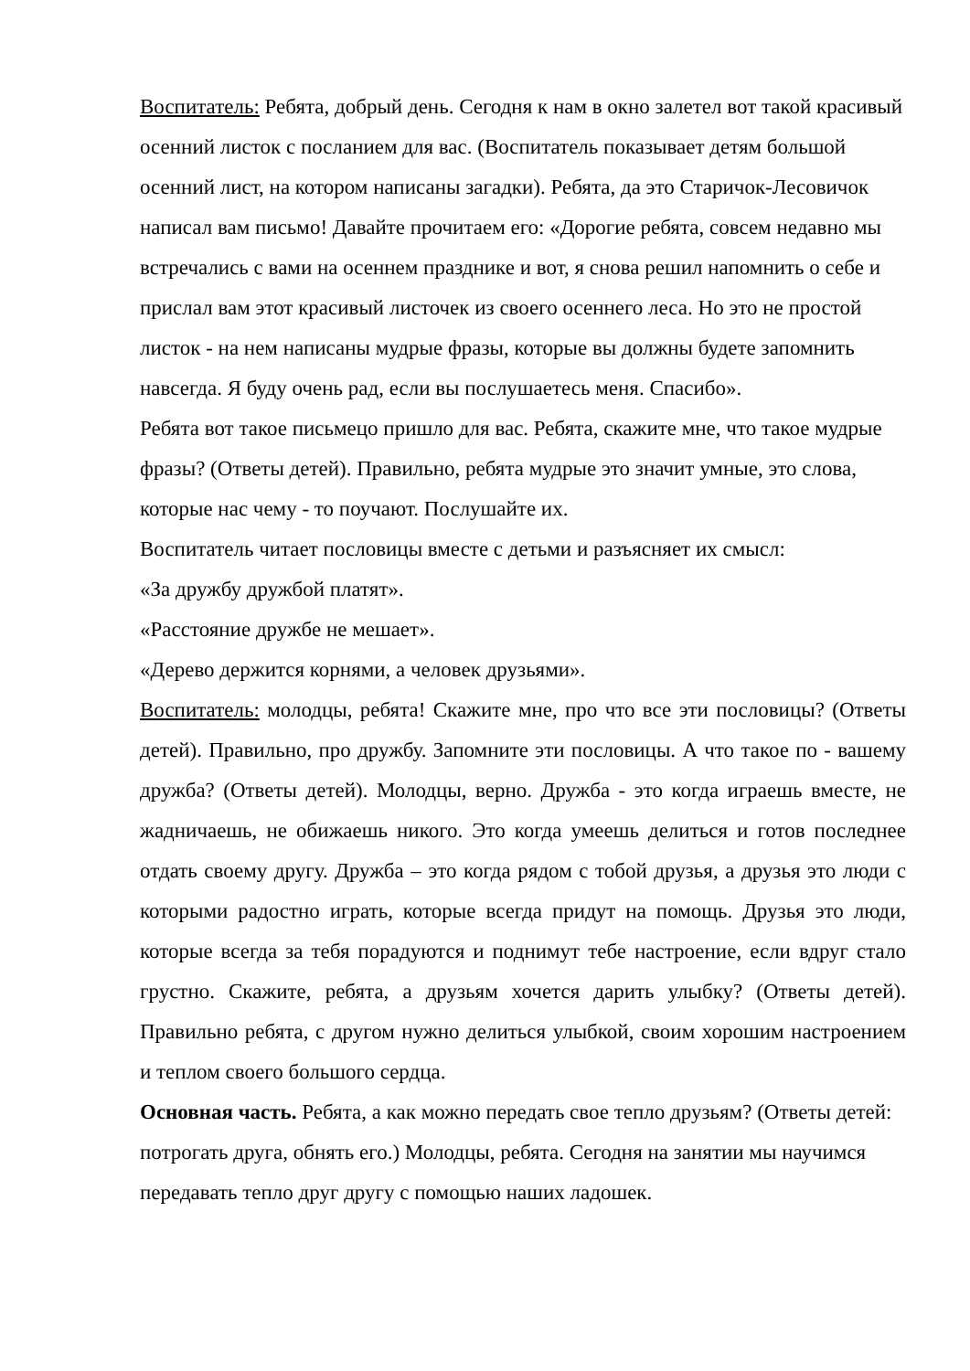Воспитатель: Ребята, добрый день. Сегодня к нам в окно залетел вот такой красивый осенний листок с посланием для вас. (Воспитатель показывает детям большой осенний лист, на котором написаны загадки). Ребята, да это Старичок-Лесовичок написал вам письмо! Давайте прочитаем его: «Дорогие ребята, совсем недавно мы встречались с вами на осеннем празднике и вот, я снова решил напомнить о себе и прислал вам этот красивый листочек из своего осеннего леса. Но это не простой листок - на нем написаны мудрые фразы, которые вы должны будете запомнить навсегда. Я буду очень рад, если вы послушаетесь меня. Спасибо».
Ребята вот такое письмецо пришло для вас. Ребята, скажите мне, что такое мудрые фразы? (Ответы детей). Правильно, ребята мудрые это значит умные, это слова, которые нас чему - то поучают. Послушайте их.
Воспитатель читает пословицы вместе с детьми и разъясняет их смысл:
«За дружбу дружбой платят».
«Расстояние дружбе не мешает».
«Дерево держится корнями, а человек друзьями».
Воспитатель: молодцы, ребята! Скажите мне, про что все эти пословицы? (Ответы детей). Правильно, про дружбу. Запомните эти пословицы. А что такое по - вашему дружба? (Ответы детей). Молодцы, верно. Дружба - это когда играешь вместе, не жадничаешь, не обижаешь никого. Это когда умеешь делиться и готов последнее отдать своему другу. Дружба – это когда рядом с тобой друзья, а друзья это люди с которыми радостно играть, которые всегда придут на помощь. Друзья это люди, которые всегда за тебя порадуются и поднимут тебе настроение, если вдруг стало грустно. Скажите, ребята, а друзьям хочется дарить улыбку? (Ответы детей). Правильно ребята, с другом нужно делиться улыбкой, своим хорошим настроением и теплом своего большого сердца.
Основная часть. Ребята, а как можно передать свое тепло друзьям? (Ответы детей: потрогать друга, обнять его.) Молодцы, ребята. Сегодня на занятии мы научимся передавать тепло друг другу с помощью наших ладошек.